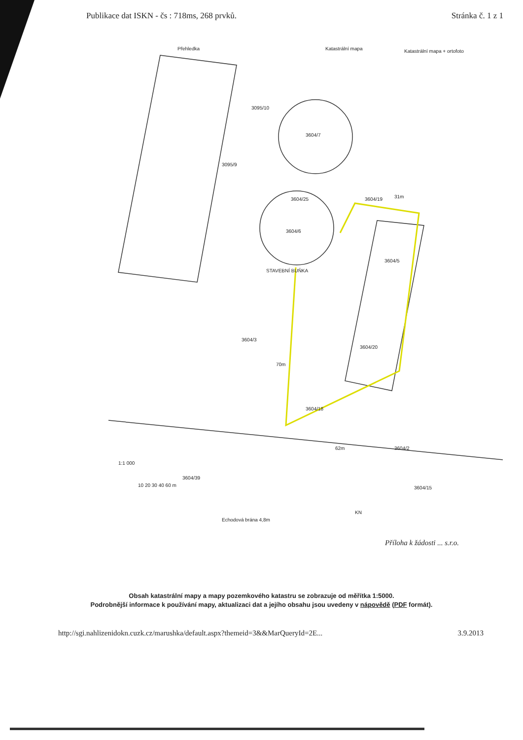Publikace dat ISKN - čs : 718ms, 268 prvků. Stránka č. 1 z 1
Přehledka
Katastrální mapa
Katastrální mapa + ortofoto
3095/10
3604/7
3095/9
3604/25
3604/19
3604/6
STAVEBNÍ BUŇKA
3604/3
3604/5
3604/20
3604/18
62m
3604/2
3604/15
3604/39
1:1 000
10 20 30 40 60 m
KN
Echodová brána 4,8m
70m
31m
Příloha k žádosti ... s.r.o.
Obsah katastrální mapy a mapy pozemkového katastru se zobrazuje od měřítka 1:5000.
Podrobnější informace k používání mapy, aktualizaci dat a jejího obsahu jsou uvedeny v nápovědě (PDF formát).
http://sgi.nahlizenidokn.cuzk.cz/marushka/default.aspx?themeid=3&&MarQueryId=2E... 3.9.2013